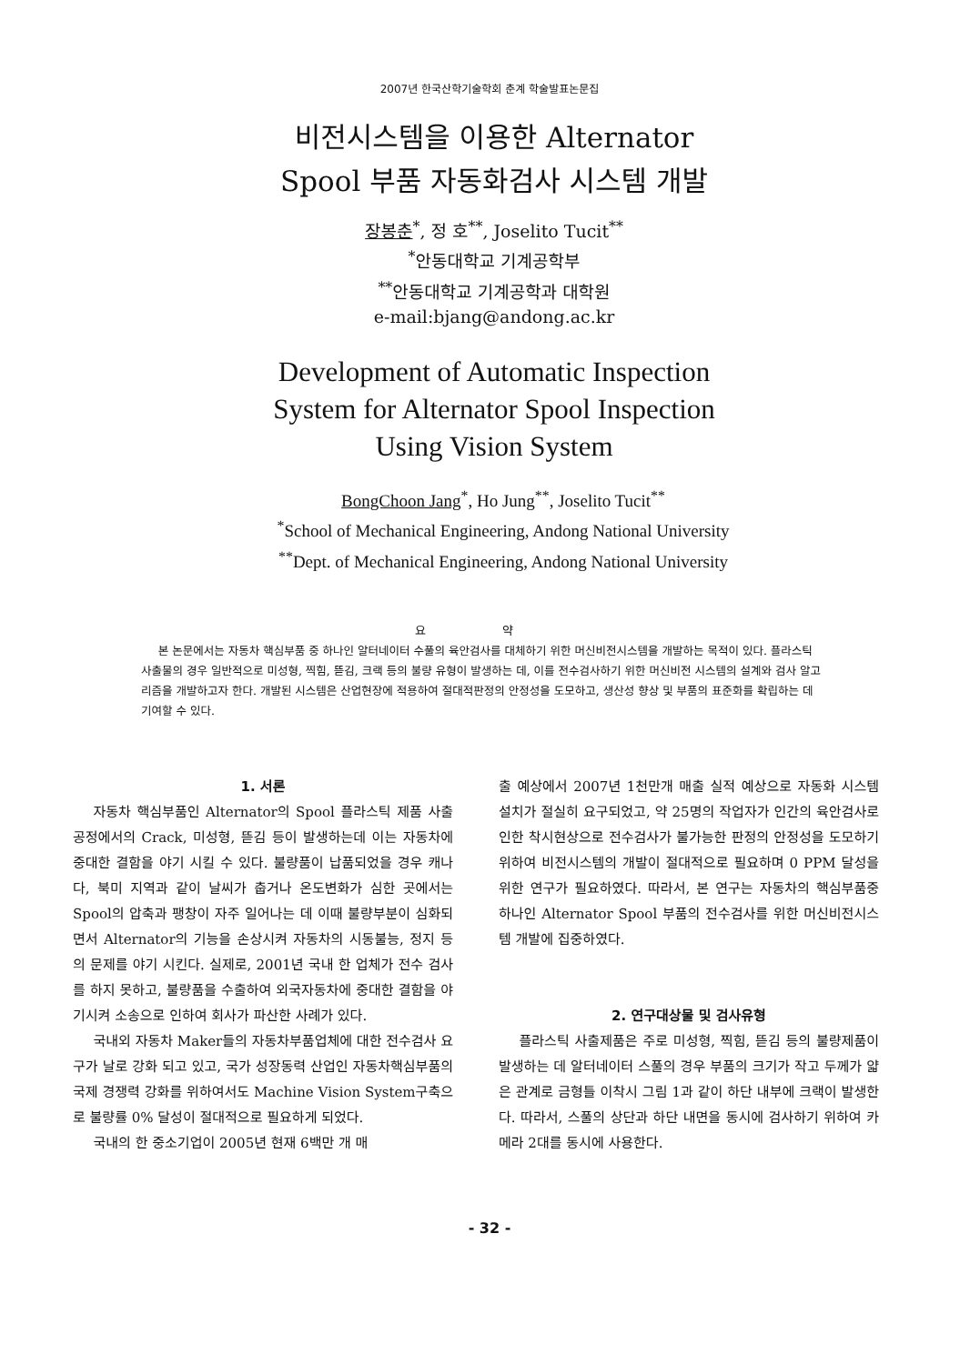2007년 한국산학기술학회 춘계 학술발표논문집
비전시스템을 이용한 Alternator
Spool 부품 자동화검사 시스템 개발
장봉춘<sup>*</sup>, 정 호<sup>**</sup>, Joselito Tucit<sup>**</sup>
<sup>*</sup> 안동대학교 기계공학부
<sup>**</sup> 안동대학교 기계공학과 대학원
e-mail:bjang@andong.ac.kr
Development of Automatic Inspection
System for Alternator Spool Inspection
Using Vision System
BongChoon Jang<sup>*</sup>, Ho Jung<sup>**</sup>, Joselito Tucit<sup>**</sup>
<sup>*</sup> School of Mechanical Engineering, Andong National University
<sup>**</sup> Dept. of Mechanical Engineering, Andong National University
요 약
본 논문에서는 자동차 핵심부품 중 하나인 알터네이터 수풀의 육안검사를 대체하기 위한 머신비전시스템을 개발하는 목적이 있다. 플라스틱 사출물의 경우 일반적으로 미성형, 찍힘, 뜯김, 크랙 등의 불량 유형이 발생하는 데, 이를 전수검사하기 위한 머신비전 시스템의 설계와 검사 알고리즘을 개발하고자 한다. 개발된 시스템은 산업현장에 적용하여 절대적판정의 안정성을 도모하고, 생산성 향상 및 부품의 표준화를 확립하는 데 기여할 수 있다.
1. 서론
자동차 핵심부품인 Alternator의 Spool 플라스틱 제품 사출공정에서의 Crack, 미성형, 뜯김 등이 발생하는데 이는 자동차에 중대한 결함을 야기 시킬 수 있다. 불량품이 납품되었을 경우 캐나다, 북미 지역과 같이 날씨가 춥거나 온도변화가 심한 곳에서는 Spool의 압축과 팽창이 자주 일어나는 데 이때 불량부분이 심화되면서 Alternator의 기능을 손상시켜 자동차의 시동불능, 정지 등의 문제를 야기 시킨다. 실제로, 2001년 국내 한 업체가 전수 검사를 하지 못하고, 불량품을 수출하여 외국자동차에 중대한 결함을 야기시켜 소송으로 인하여 회사가 파산한 사례가 있다.
국내외 자동차 Maker들의 자동차부품업체에 대한 전수검사 요구가 날로 강화 되고 있고, 국가 성장동력 산업인 자동차핵심부품의 국제 경쟁력 강화를 위하여서도 Machine Vision System구축으로 불량률 0% 달성이 절대적으로 필요하게 되었다.
국내의 한 중소기업이 2005년 현재 6백만 개 매
출 예상에서 2007년 1천만개 매출 실적 예상으로 자동화 시스템 설치가 절실히 요구되었고, 약 25명의 작업자가 인간의 육안검사로 인한 착시현상으로 전수검사가 불가능한 판정의 안정성을 도모하기 위하여 비전시스템의 개발이 절대적으로 필요하며 0 PPM 달성을 위한 연구가 필요하였다. 따라서, 본 연구는 자동차의 핵심부품중 하나인 Alternator Spool 부품의 전수검사를 위한 머신비전시스템 개발에 집중하였다.
2. 연구대상물 및 검사유형
플라스틱 사출제품은 주로 미성형, 찍힘, 뜯김 등의 불량제품이 발생하는 데 알터네이터 스풀의 경우 부품의 크기가 작고 두께가 얇은 관계로 금형틀 이착시 그림 1과 같이 하단 내부에 크랙이 발생한다. 따라서, 스풀의 상단과 하단 내면을 동시에 검사하기 위하여 카메라 2대를 동시에 사용한다.
- 32 -